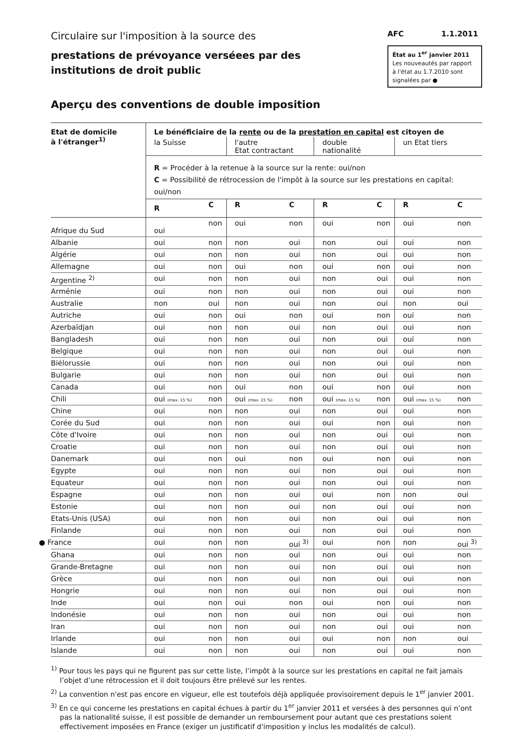Circulaire sur l'imposition à la source des
prestations de prévoyance verséees par des
institutions de droit public
AFC 1.1.2011
État au 1<sup>er</sup> janvier 2011
Les nouveautés par rapport à l'état au 1.7.2010 sont signalées par ●
Aperçu des conventions de double imposition
| Etat de domicile à l'étranger<sup>1)</sup> | Le bénéficiaire de la rente ou de la prestation en capital est citoyen de | | | | | | | |
| --- | --- | --- | --- | --- | --- | --- | --- | --- |
| | la Suisse | | l'autre Etat contractant | | double nationalité | | un Etat tiers | |
| | R = Procéder à la retenue à la source sur la rente: oui/non C = Possibilité de rétrocession de l'impôt à la source sur les prestations en capital: oui/non | | | | | | | |
| | R | C | R | C | R | C | R | C |
| Afrique du Sud | oui | non | oui | non | oui | non | oui | non |
| Albanie | oui | non | non | oui | non | oui | oui | non |
| Algérie | oui | non | non | oui | non | oui | oui | non |
| Allemagne | oui | non | oui | non | oui | non | oui | non |
| Argentine <sup>2)</sup> | oui | non | non | oui | non | oui | oui | non |
| Arménie | oui | non | non | oui | non | oui | oui | non |
| Australie | non | oui | non | oui | non | oui | non | oui |
| Autriche | oui | non | oui | non | oui | non | oui | non |
| Azerbaïdjan | oui | non | non | oui | non | oui | oui | non |
| Bangladesh | oui | non | non | oui | non | oui | oui | non |
| Belgique | oui | non | non | oui | non | oui | oui | non |
| Biélorussie | oui | non | non | oui | non | oui | oui | non |
| Bulgarie | oui | non | non | oui | non | oui | oui | non |
| Canada | oui | non | oui | non | oui | non | oui | non |
| Chili | oui (max. 15 %) | non | oui (max. 15 %) | non | oui (max. 15 %) | non | oui (max. 15 %) | non |
| Chine | oui | non | non | oui | non | oui | oui | non |
| Corée du Sud | oui | non | non | oui | oui | non | oui | non |
| Côte d'Ivoire | oui | non | non | oui | non | oui | oui | non |
| Croatie | oui | non | non | oui | non | oui | oui | non |
| Danemark | oui | non | oui | non | oui | non | oui | non |
| Egypte | oui | non | non | oui | non | oui | oui | non |
| Equateur | oui | non | non | oui | non | oui | oui | non |
| Espagne | oui | non | non | oui | oui | non | non | oui |
| Estonie | oui | non | non | oui | non | oui | oui | non |
| Etats-Unis (USA) | oui | non | non | oui | non | oui | oui | non |
| Finlande | oui | non | non | oui | non | oui | oui | non |
| ● France | oui | non | non | oui <sup>3)</sup> | oui | non | non | oui <sup>3)</sup> |
| Ghana | oui | non | non | oui | non | oui | oui | non |
| Grande-Bretagne | oui | non | non | oui | non | oui | oui | non |
| Grèce | oui | non | non | oui | non | oui | oui | non |
| Hongrie | oui | non | non | oui | non | oui | oui | non |
| Inde | oui | non | oui | non | oui | non | oui | non |
| Indonésie | oui | non | non | oui | non | oui | oui | non |
| Iran | oui | non | non | oui | non | oui | oui | non |
| Irlande | oui | non | non | oui | oui | non | non | oui |
| Islande | oui | non | non | oui | non | oui | oui | non |
<sup>1)</sup> Pour tous les pays qui ne figurent pas sur cette liste, l’impôt à la source sur les prestations en capital ne fait jamais l’objet d’une rétrocession et il doit toujours être prélevé sur les rentes.
<sup>2)</sup> La convention n'est pas encore en vigueur, elle est toutefois déjà appliquée provisoirement depuis le 1<sup>er</sup> janvier 2001.
<sup>3)</sup> En ce qui concerne les prestations en capital échues à partir du 1<sup>er</sup> janvier 2011 et versées à des personnes qui n’ont pas la nationalité suisse, il est possible de demander un remboursement pour autant que ces prestations soient effectivement imposées en France (exiger un justificatif d'imposition y inclus les modalités de calcul).